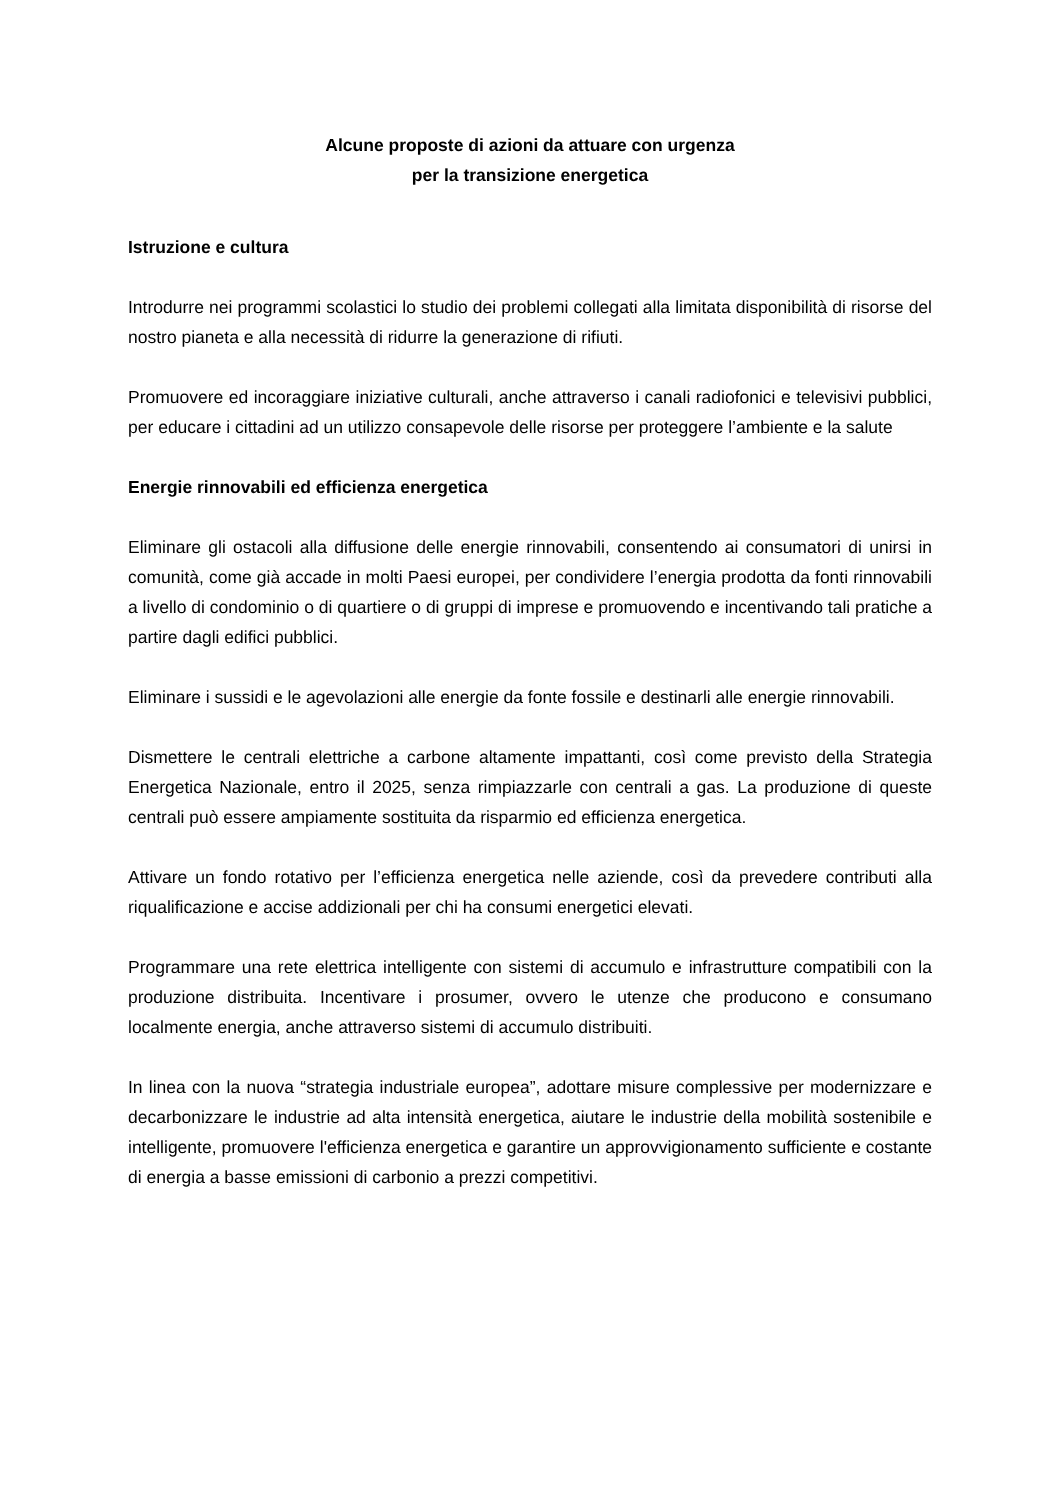Alcune proposte di azioni da attuare con urgenza
per la transizione energetica
Istruzione e cultura
Introdurre nei programmi scolastici lo studio dei problemi collegati alla limitata disponibilità di risorse del nostro pianeta e alla necessità di ridurre la generazione di rifiuti.
Promuovere ed incoraggiare iniziative culturali, anche attraverso i canali radiofonici e televisivi pubblici, per educare i cittadini ad un utilizzo consapevole delle risorse per proteggere l’ambiente e la salute
Energie rinnovabili ed efficienza energetica
Eliminare gli ostacoli alla diffusione delle energie rinnovabili, consentendo ai consumatori di unirsi in comunità, come già accade in molti Paesi europei, per condividere l’energia prodotta da fonti rinnovabili a livello di condominio o di quartiere o di gruppi di imprese e promuovendo e incentivando tali pratiche a partire dagli edifici pubblici.
Eliminare i sussidi e le agevolazioni alle energie da fonte fossile e destinarli alle energie rinnovabili.
Dismettere le centrali elettriche a carbone altamente impattanti, così come previsto della Strategia Energetica Nazionale, entro il 2025, senza rimpiazzarle con centrali a gas. La produzione di queste centrali può essere ampiamente sostituita da risparmio ed efficienza energetica.
Attivare un fondo rotativo per l’efficienza energetica nelle aziende, così da prevedere contributi alla riqualificazione e accise addizionali per chi ha consumi energetici elevati.
Programmare una rete elettrica intelligente con sistemi di accumulo e infrastrutture compatibili con la produzione distribuita. Incentivare i prosumer, ovvero le utenze che producono e consumano localmente energia, anche attraverso sistemi di accumulo distribuiti.
In linea con la nuova “strategia industriale europea”, adottare misure complessive per modernizzare e decarbonizzare le industrie ad alta intensità energetica, aiutare le industrie della mobilità sostenibile e intelligente, promuovere l'efficienza energetica e garantire un approvvigionamento sufficiente e costante di energia a basse emissioni di carbonio a prezzi competitivi.